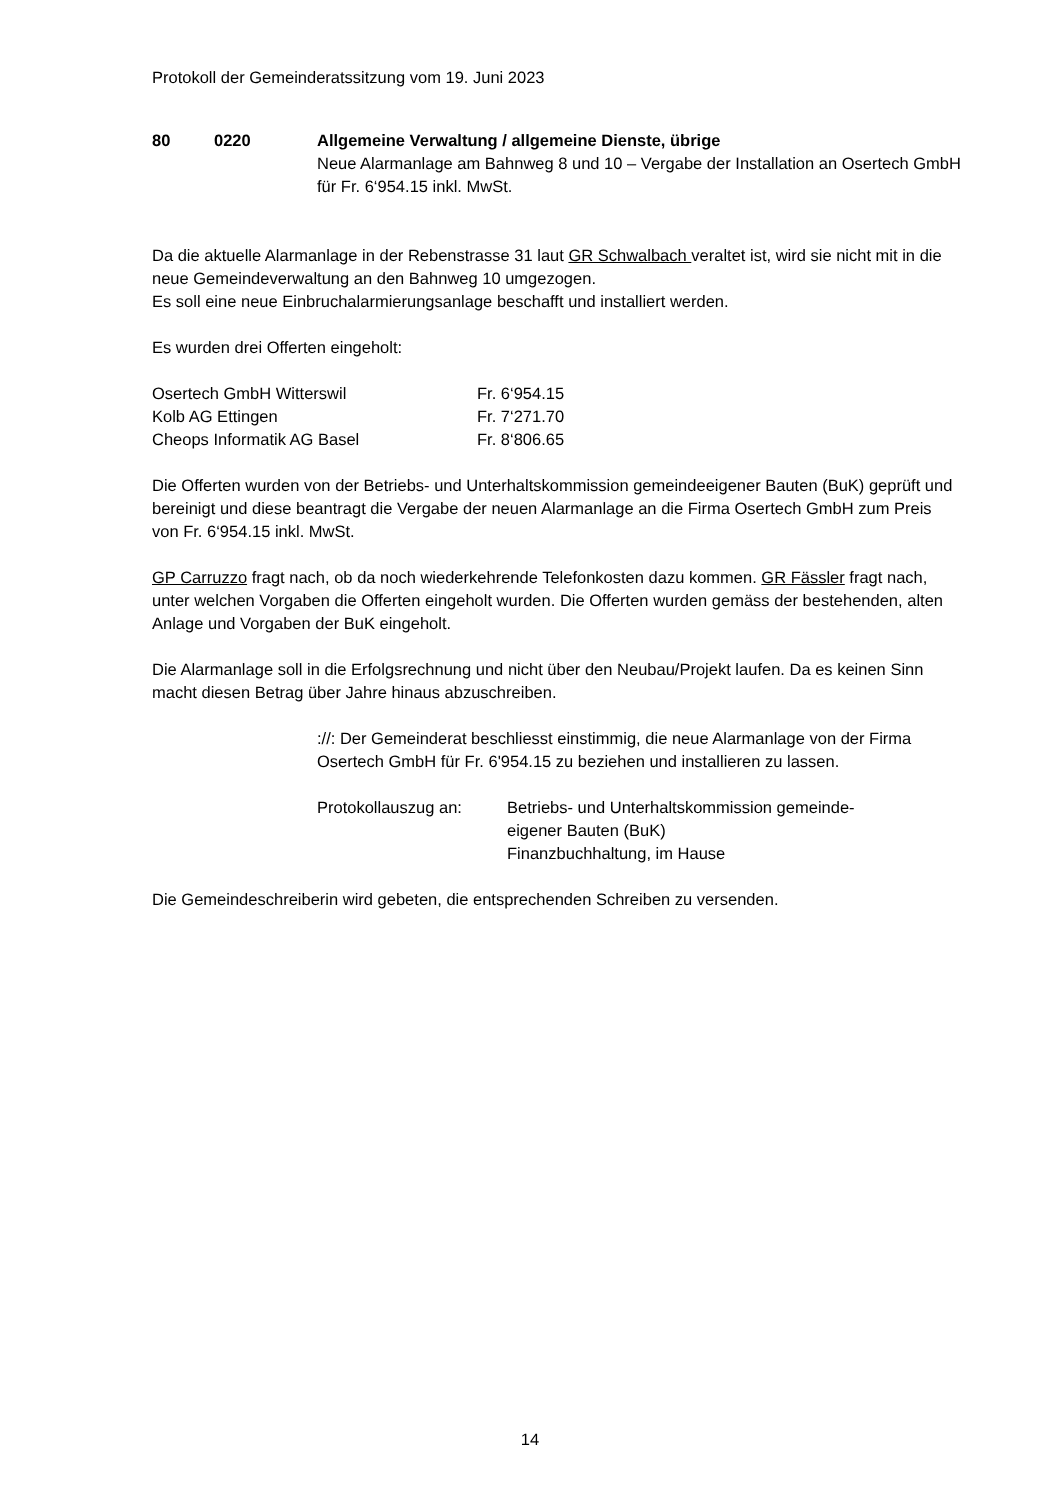Protokoll der Gemeinderatssitzung vom 19. Juni 2023
80 0220 Allgemeine Verwaltung / allgemeine Dienste, übrige
Neue Alarmanlage am Bahnweg 8 und 10 – Vergabe der Installation an Osertech GmbH für Fr. 6‘954.15 inkl. MwSt.
Da die aktuelle Alarmanlage in der Rebenstrasse 31 laut GR Schwalbach veraltet ist, wird sie nicht mit in die neue Gemeindeverwaltung an den Bahnweg 10 umgezogen.
Es soll eine neue Einbruchalarmierungsanlage beschafft und installiert werden.
Es wurden drei Offerten eingeholt:
| Osertech GmbH Witterswil | Fr. 6‘954.15 |
| Kolb AG Ettingen | Fr. 7‘271.70 |
| Cheops Informatik AG Basel | Fr. 8‘806.65 |
Die Offerten wurden von der Betriebs- und Unterhaltskommission gemeindeeigener Bauten (BuK) geprüft und bereinigt und diese beantragt die Vergabe der neuen Alarmanlage an die Firma Osertech GmbH zum Preis von Fr. 6‘954.15 inkl. MwSt.
GP Carruzzo fragt nach, ob da noch wiederkehrende Telefonkosten dazu kommen. GR Fässler fragt nach, unter welchen Vorgaben die Offerten eingeholt wurden. Die Offerten wurden gemäss der bestehenden, alten Anlage und Vorgaben der BuK eingeholt.
Die Alarmanlage soll in die Erfolgsrechnung und nicht über den Neubau/Projekt laufen. Da es keinen Sinn macht diesen Betrag über Jahre hinaus abzuschreiben.
://: Der Gemeinderat beschliesst einstimmig, die neue Alarmanlage von der Firma Osertech GmbH für Fr. 6'954.15 zu beziehen und installieren zu lassen.
Protokollauszug an: Betriebs- und Unterhaltskommission gemeinde-
eigener Bauten (BuK)
Finanzbuchhaltung, im Hause
Die Gemeindeschreiberin wird gebeten, die entsprechenden Schreiben zu versenden.
14